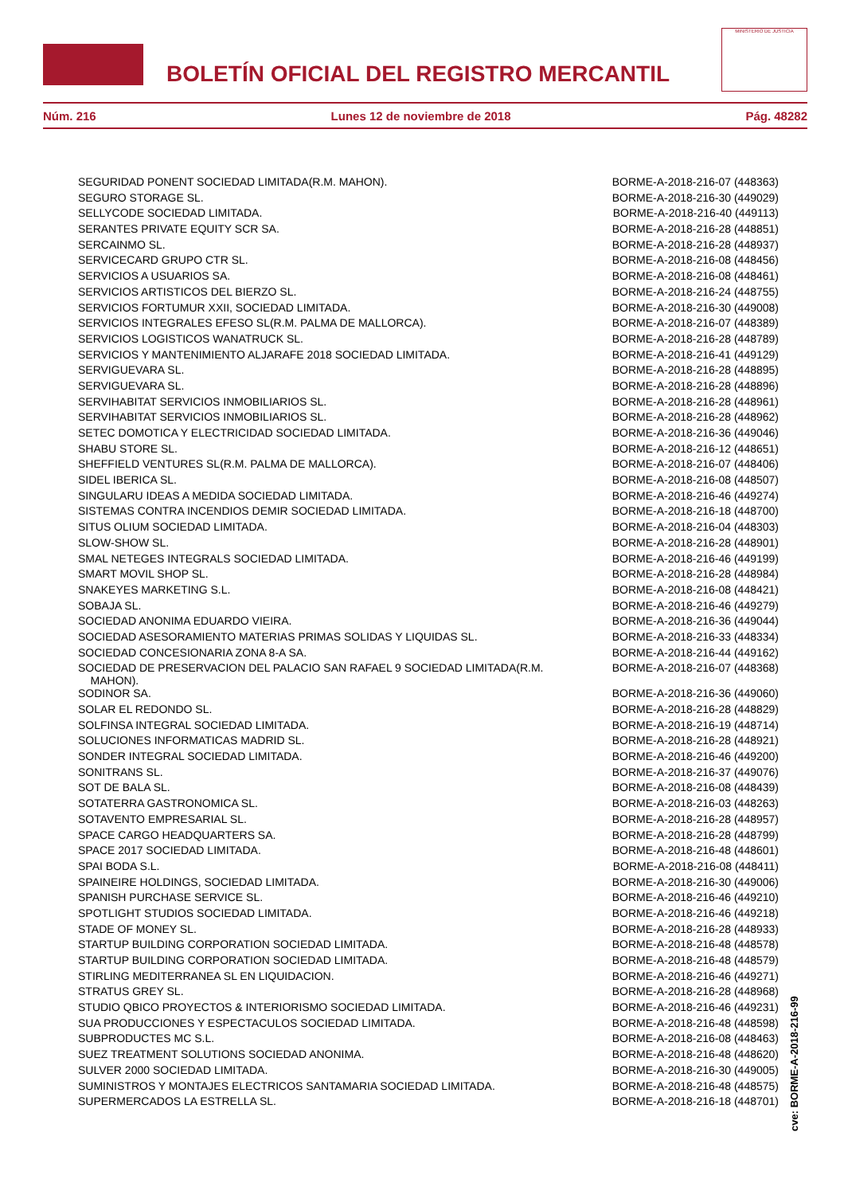BOLETÍN OFICIAL DEL REGISTRO MERCANTIL
MINISTERIO DE JUSTICIA
Núm. 216 Lunes 12 de noviembre de 2018 Pág. 48282
| SEGURIDAD PONENT SOCIEDAD LIMITADA(R.M. MAHON). | BORME-A-2018-216-07 (448363) |
| SEGURO STORAGE SL. | BORME-A-2018-216-30 (449029) |
| SELLYCODE SOCIEDAD LIMITADA. | BORME-A-2018-216-40 (449113) |
| SERANTES PRIVATE EQUITY SCR SA. | BORME-A-2018-216-28 (448851) |
| SERCAINMO SL. | BORME-A-2018-216-28 (448937) |
| SERVICECARD GRUPO CTR SL. | BORME-A-2018-216-08 (448456) |
| SERVICIOS A USUARIOS SA. | BORME-A-2018-216-08 (448461) |
| SERVICIOS ARTISTICOS DEL BIERZO SL. | BORME-A-2018-216-24 (448755) |
| SERVICIOS FORTUMUR XXII, SOCIEDAD LIMITADA. | BORME-A-2018-216-30 (449008) |
| SERVICIOS INTEGRALES EFESO SL(R.M. PALMA DE MALLORCA). | BORME-A-2018-216-07 (448389) |
| SERVICIOS LOGISTICOS WANATRUCK SL. | BORME-A-2018-216-28 (448789) |
| SERVICIOS Y MANTENIMIENTO ALJARAFE 2018 SOCIEDAD LIMITADA. | BORME-A-2018-216-41 (449129) |
| SERVIGUEVARA SL. | BORME-A-2018-216-28 (448895) |
| SERVIGUEVARA SL. | BORME-A-2018-216-28 (448896) |
| SERVIHABITAT SERVICIOS INMOBILIARIOS SL. | BORME-A-2018-216-28 (448961) |
| SERVIHABITAT SERVICIOS INMOBILIARIOS SL. | BORME-A-2018-216-28 (448962) |
| SETEC DOMOTICA Y ELECTRICIDAD SOCIEDAD LIMITADA. | BORME-A-2018-216-36 (449046) |
| SHABU STORE SL. | BORME-A-2018-216-12 (448651) |
| SHEFFIELD VENTURES SL(R.M. PALMA DE MALLORCA). | BORME-A-2018-216-07 (448406) |
| SIDEL IBERICA SL. | BORME-A-2018-216-08 (448507) |
| SINGULARU IDEAS A MEDIDA SOCIEDAD LIMITADA. | BORME-A-2018-216-46 (449274) |
| SISTEMAS CONTRA INCENDIOS DEMIR SOCIEDAD LIMITADA. | BORME-A-2018-216-18 (448700) |
| SITUS OLIUM SOCIEDAD LIMITADA. | BORME-A-2018-216-04 (448303) |
| SLOW-SHOW SL. | BORME-A-2018-216-28 (448901) |
| SMAL NETEGES INTEGRALS SOCIEDAD LIMITADA. | BORME-A-2018-216-46 (449199) |
| SMART MOVIL SHOP SL. | BORME-A-2018-216-28 (448984) |
| SNAKEYES MARKETING S.L. | BORME-A-2018-216-08 (448421) |
| SOBAJA SL. | BORME-A-2018-216-46 (449279) |
| SOCIEDAD ANONIMA EDUARDO VIEIRA. | BORME-A-2018-216-36 (449044) |
| SOCIEDAD ASESORAMIENTO MATERIAS PRIMAS SOLIDAS Y LIQUIDAS SL. | BORME-A-2018-216-33 (448334) |
| SOCIEDAD CONCESIONARIA ZONA 8-A SA. | BORME-A-2018-216-44 (449162) |
| SOCIEDAD DE PRESERVACION DEL PALACIO SAN RAFAEL 9 SOCIEDAD LIMITADA(R.M. MAHON). | BORME-A-2018-216-07 (448368) |
| SODINOR SA. | BORME-A-2018-216-36 (449060) |
| SOLAR EL REDONDO SL. | BORME-A-2018-216-28 (448829) |
| SOLFINSA INTEGRAL SOCIEDAD LIMITADA. | BORME-A-2018-216-19 (448714) |
| SOLUCIONES INFORMATICAS MADRID SL. | BORME-A-2018-216-28 (448921) |
| SONDER INTEGRAL SOCIEDAD LIMITADA. | BORME-A-2018-216-46 (449200) |
| SONITRANS SL. | BORME-A-2018-216-37 (449076) |
| SOT DE BALA SL. | BORME-A-2018-216-08 (448439) |
| SOTATERRA GASTRONOMICA SL. | BORME-A-2018-216-03 (448263) |
| SOTAVENTO EMPRESARIAL SL. | BORME-A-2018-216-28 (448957) |
| SPACE CARGO HEADQUARTERS SA. | BORME-A-2018-216-28 (448799) |
| SPACE 2017 SOCIEDAD LIMITADA. | BORME-A-2018-216-48 (448601) |
| SPAI BODA S.L. | BORME-A-2018-216-08 (448411) |
| SPAINEIRE HOLDINGS, SOCIEDAD LIMITADA. | BORME-A-2018-216-30 (449006) |
| SPANISH PURCHASE SERVICE SL. | BORME-A-2018-216-46 (449210) |
| SPOTLIGHT STUDIOS SOCIEDAD LIMITADA. | BORME-A-2018-216-46 (449218) |
| STADE OF MONEY SL. | BORME-A-2018-216-28 (448933) |
| STARTUP BUILDING CORPORATION SOCIEDAD LIMITADA. | BORME-A-2018-216-48 (448578) |
| STARTUP BUILDING CORPORATION SOCIEDAD LIMITADA. | BORME-A-2018-216-48 (448579) |
| STIRLING MEDITERRANEA SL EN LIQUIDACION. | BORME-A-2018-216-46 (449271) |
| STRATUS GREY SL. | BORME-A-2018-216-28 (448968) |
| STUDIO QBICO PROYECTOS & INTERIORISMO SOCIEDAD LIMITADA. | BORME-A-2018-216-46 (449231) |
| SUA PRODUCCIONES Y ESPECTACULOS SOCIEDAD LIMITADA. | BORME-A-2018-216-48 (448598) |
| SUBPRODUCTES MC S.L. | BORME-A-2018-216-08 (448463) |
| SUEZ TREATMENT SOLUTIONS SOCIEDAD ANONIMA. | BORME-A-2018-216-48 (448620) |
| SULVER 2000 SOCIEDAD LIMITADA. | BORME-A-2018-216-30 (449005) |
| SUMINISTROS Y MONTAJES ELECTRICOS SANTAMARIA SOCIEDAD LIMITADA. | BORME-A-2018-216-48 (448575) |
| SUPERMERCADOS LA ESTRELLA SL. | BORME-A-2018-216-18 (448701) |
cve: BORME-A-2018-216-99